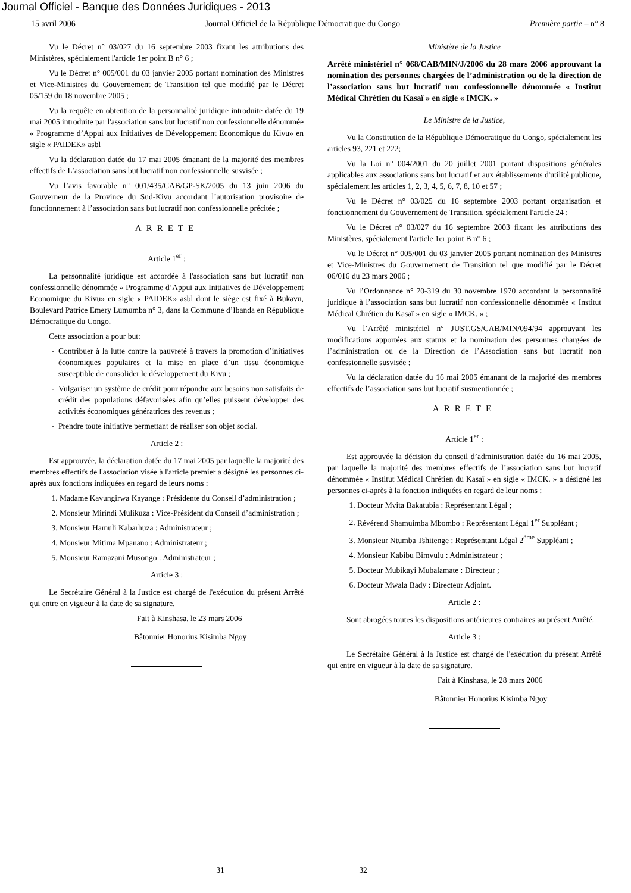Journal Officiel - Banque des Données Juridiques - 2013
15 avril 2006 Journal Officiel de la République Démocratique du Congo Première partie – n° 8
Vu le Décret n° 03/027 du 16 septembre 2003 fixant les attributions des Ministères, spécialement l'article 1er point B n° 6 ;
Vu le Décret n° 005/001 du 03 janvier 2005 portant nomination des Ministres et Vice-Ministres du Gouvernement de Transition tel que modifié par le Décret 05/159 du 18 novembre 2005 ;
Vu la requête en obtention de la personnalité juridique introduite datée du 19 mai 2005 introduite par l'association sans but lucratif non confessionnelle dénommée « Programme d’Appui aux Initiatives de Développement Economique du Kivu» en sigle « PAIDEK» asbl
Vu la déclaration datée du 17 mai 2005 émanant de la majorité des membres effectifs de L’association sans but lucratif non confessionnelle susvisée ;
Vu l’avis favorable n° 001/435/CAB/GP-SK/2005 du 13 juin 2006 du Gouverneur de la Province du Sud-Kivu accordant l’autorisation provisoire de fonctionnement à l’association sans but lucratif non confessionnelle précitée ;
ARRETE
Article 1<sup>er</sup> :
La personnalité juridique est accordée à l'association sans but lucratif non confessionnelle dénommée « Programme d’Appui aux Initiatives de Développement Economique du Kivu» en sigle « PAIDEK» asbl dont le siège est fixé à Bukavu, Boulevard Patrice Emery Lumumba n° 3, dans la Commune d’Ibanda en République Démocratique du Congo.
Cette association a pour but:
Contribuer à la lutte contre la pauvreté à travers la promotion d’initiatives économiques populaires et la mise en place d’un tissu économique susceptible de consolider le développement du Kivu ;
Vulgariser un système de crédit pour répondre aux besoins non satisfaits de crédit des populations défavorisées afin qu’elles puissent développer des activités économiques génératrices des revenus ;
Prendre toute initiative permettant de réaliser son objet social.
Article 2 :
Est approuvée, la déclaration datée du 17 mai 2005 par laquelle la majorité des membres effectifs de l'association visée à l'article premier a désigné les personnes ci-après aux fonctions indiquées en regard de leurs noms :
1. Madame Kavungirwa Kayange : Présidente du Conseil d’administration ;
2. Monsieur Mirindi Mulikuza : Vice-Président du Conseil d’administration ;
3. Monsieur Hamuli Kabarhuza : Administrateur ;
4. Monsieur Mitima Mpanano : Administrateur ;
5. Monsieur Ramazani Musongo : Administrateur ;
Article 3 :
Le Secrétaire Général à la Justice est chargé de l'exécution du présent Arrêté qui entre en vigueur à la date de sa signature.
Fait à Kinshasa, le 23 mars 2006
Bâtonnier Honorius Kisimba Ngoy
Ministère de la Justice
Arrêté ministériel n° 068/CAB/MIN/J/2006 du 28 mars 2006 approuvant la nomination des personnes chargées de l’administration ou de la direction de l’association sans but lucratif non confessionnelle dénommée « Institut Médical Chrétien du Kasaï » en sigle « IMCK. »
Le Ministre de la Justice,
Vu la Constitution de la République Démocratique du Congo, spécialement les articles 93, 221 et 222;
Vu la Loi n° 004/2001 du 20 juillet 2001 portant dispositions générales applicables aux associations sans but lucratif et aux établissements d'utilité publique, spécialement les articles 1, 2, 3, 4, 5, 6, 7, 8, 10 et 57 ;
Vu le Décret n° 03/025 du 16 septembre 2003 portant organisation et fonctionnement du Gouvernement de Transition, spécialement l'article 24 ;
Vu le Décret n° 03/027 du 16 septembre 2003 fixant les attributions des Ministères, spécialement l'article 1er point B n° 6 ;
Vu le Décret n° 005/001 du 03 janvier 2005 portant nomination des Ministres et Vice-Ministres du Gouvernement de Transition tel que modifié par le Décret 06/016 du 23 mars 2006 ;
Vu l’Ordonnance n° 70-319 du 30 novembre 1970 accordant la personnalité juridique à l’association sans but lucratif non confessionnelle dénommée « Institut Médical Chrétien du Kasaï » en sigle « IMCK. » ;
Vu l’Arrêté ministériel n° JUST.GS/CAB/MIN/094/94 approuvant les modifications apportées aux statuts et la nomination des personnes chargées de l’administration ou de la Direction de l’Association sans but lucratif non confessionnelle susvisée ;
Vu la déclaration datée du 16 mai 2005 émanant de la majorité des membres effectifs de l’association sans but lucratif susmentionnée ;
ARRETE
Article 1<sup>er</sup> :
Est approuvée la décision du conseil d’administration datée du 16 mai 2005, par laquelle la majorité des membres effectifs de l’association sans but lucratif dénommée « Institut Médical Chrétien du Kasaï » en sigle « IMCK. » a désigné les personnes ci-après à la fonction indiquées en regard de leur noms :
1. Docteur Mvita Bakatubia : Représentant Légal ;
2. Révérend Shamuimba Mbombo : Représentant Légal 1<sup>er</sup> Suppléant ;
3. Monsieur Ntumba Tshitenge : Représentant Légal 2<sup>ème</sup> Suppléant ;
4. Monsieur Kabibu Bimvulu : Administrateur ;
5. Docteur Mubikayi Mubalamate : Directeur ;
6. Docteur Mwala Bady : Directeur Adjoint.
Article 2 :
Sont abrogées toutes les dispositions antérieures contraires au présent Arrêté.
Article 3 :
Le Secrétaire Général à la Justice est chargé de l'exécution du présent Arrêté qui entre en vigueur à la date de sa signature.
Fait à Kinshasa, le 28 mars 2006
Bâtonnier Honorius Kisimba Ngoy
31 32